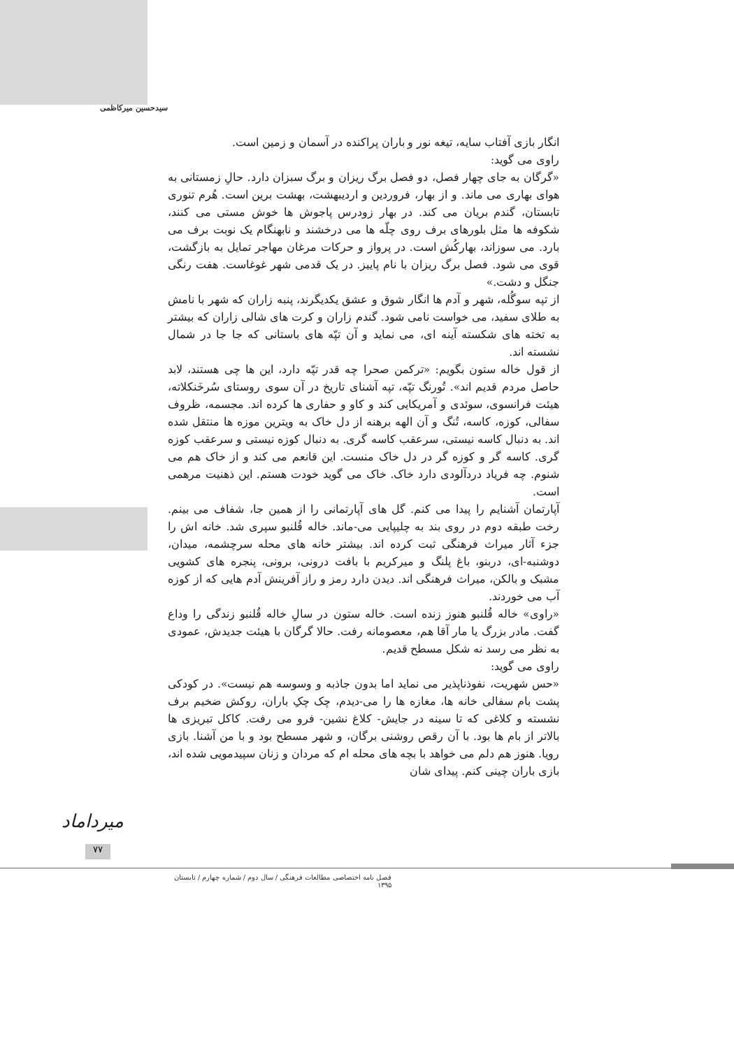سیدحسین میرکاظمی
انگار بازی آفتاب سایه، تیغه نور و باران پراکنده در آسمان و زمین است.
راوی می گوید:
«گرگان به جای چهار فصل، دو فصل برگ ریزان و برگ سبزان دارد. حالِ زمستانی به هوای بهاری می ماند. و از بهار، فروردین و اردیبهشت، بهشت برین است. هُرم تنوری تابستان، گندم بریان می کند. در بهار زودرس پاجوش ها خوش مستی می کنند، شکوفه ها مثل بلورهای برف روی چلّه ها می درخشند و نابهنگام یک نوبت برف می بارد. می سوزاند، بهارکُش است. در پرواز و حرکات مرغان مهاجر تمایل به بازگشت، قوی می شود. فصل برگ ریزان با نام پاییز. در یک قدمی شهر غوغاست. هفت رنگی جنگل و دشت.»
از تپه سوگُله، شهر و آدم ها انگار شوق و عشق یکدیگرند، پنبه زاران که شهر با نامش به طلای سفید، می خواست نامی شود. گندم زاران و کرت های شالی زاران که بیشتر به تخته های شکسته آینه ای، می نماید و آن تپّه های باستانی که جا جا در شمال نشسته اند.
از قول خاله ستون بگویم: «ترکمن صحرا چه قدر تپّه دارد، این ها چی هستند، لابد حاصل مردم قدیم اند». تُورنگ تپّه، تپه آشنای تاریخ در آن سوی روستای سُرخَنکلاته، هیئت فرانسوی، سوئدی و آمریکایی کند و کاو و حفاری ها کرده اند. مجسمه، ظروف سفالی، کوزه، کاسه، تُنگ و آن الهه برهنه از دل خاک به ویترین موزه ها منتقل شده اند. به دنبال کاسه نیستی، سرعقب کاسه گری. به دنبال کوزه نیستی و سرعقب کوزه گری. کاسه گر و کوزه گر در دل خاک منست. این قانعم می کند و از خاک هم می شنوم. چه فریاد دردآلودی دارد خاک. خاک می گوید خودت هستم. این ذهنیت مرهمی است.
آپارتمان آشنایم را پیدا می کنم. گل های آپارتمانی را از همین جا، شفاف می بینم. رخت طبقه دوم در روی بند به چلیپایی می-ماند. خاله قُلنبو سپری شد. خانه اش را جزء آثار میراث فرهنگی ثبت کرده اند. بیشتر خانه های محله سرچشمه، میدان، دوشنبه-ای، دربنو، باغ پلنگ و میرکریم با بافت درونی، برونی، پنجره های کشویی مشبک و بالکن، میراث فرهنگی اند. دیدن دارد رمز و راز آفرینش آدم هایی که از کوزه آب می خوردند.
«راوی» خاله قُلنبو هنوز زنده است. خاله ستون در سالِ خاله قُلنبو زندگی را وداع گفت. مادر بزرگ یا مار آقا هم، معصومانه رفت. حالا گرگان با هیئت جدیدش، عمودی به نظر می رسد نه شکل مسطح قدیم.
راوی می گوید:
«حس شهریت، نفوذناپذیر می نماید اما بدون جاذبه و وسوسه هم نیست». در کودکی پشت بام سفالی خانه ها، مغازه ها را می-دیدم، چک چکِ باران، روکش ضخیم برف نشسته و کلاغی که تا سینه در جایش- کلاغ نشین- فرو می رفت. کاکل تبریزی ها بالاتر از بام ها بود. با آن رقص روشنی برگان، و شهر مسطح بود و با من آشنا. بازی رویا. هنوز هم دلم می خواهد با بچه های محله ام که مردان و زنان سپیدمویی شده اند، بازی باران چینی کنم. پیدای شان
میرداماد
۷۷
فصل نامه اختصاصی مطالعات فرهنگی / سال دوم / شماره چهارم / تابستان ۱۳۹۵